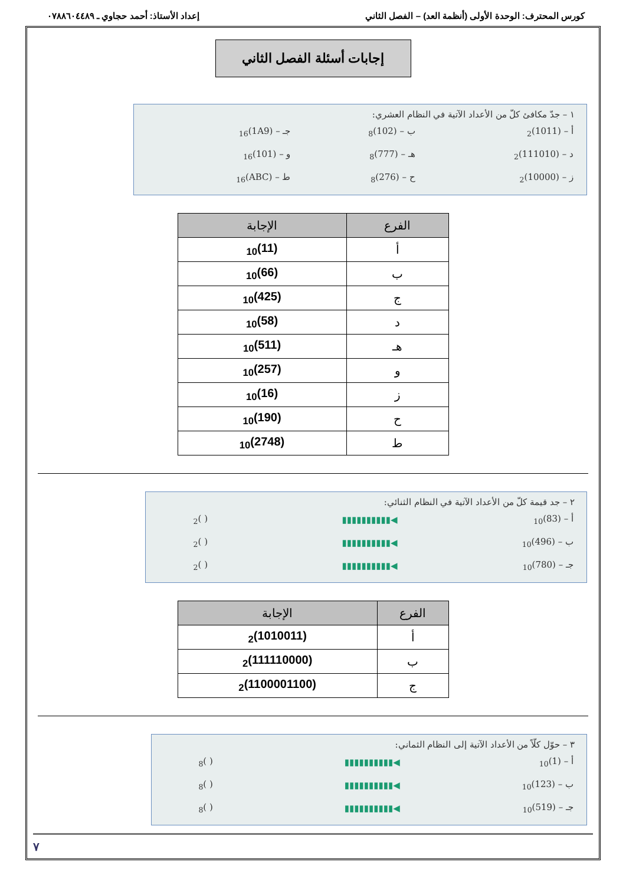كورس المحترف: الوحدة الأولى (أنظمة العد) – الفصل الثاني إعداد الأستاذ: أحمد حجاوي ـ ٠٧٨٨٦٠٤٤٨٩
إجابات أسئلة الفصل الثاني
١ – جدّ مكافئ كلّ من الأعداد الآتية في النظام العشري:
| أ – (1011)<sub>2</sub> | ب – (102)<sub>8</sub> | جـ – (1A9)<sub>16</sub> |
| د – (111010)<sub>2</sub> | هـ – (777)<sub>8</sub> | و – (101)<sub>16</sub> |
| ز – (10000)<sub>2</sub> | ح – (276)<sub>8</sub> | ط – (ABC)<sub>16</sub> |
| الفرع | الإجابة |
| --- | --- |
| أ | (11)<sub>10</sub> |
| ب | (66)<sub>10</sub> |
| ج | (425)<sub>10</sub> |
| د | (58)<sub>10</sub> |
| هـ | (511)<sub>10</sub> |
| و | (257)<sub>10</sub> |
| ز | (16)<sub>10</sub> |
| ح | (190)<sub>10</sub> |
| ط | (2748)<sub>10</sub> |
٢ – جد قيمة كلّ من الأعداد الآتية في النظام الثنائي:
| أ – (83)<sub>10</sub> | ◀▮▮▮▮▮▮▮▮▮▮ | ( )<sub>2</sub> |
| ب – (496)<sub>10</sub> | ◀▮▮▮▮▮▮▮▮▮▮ | ( )<sub>2</sub> |
| جـ – (780)<sub>10</sub> | ◀▮▮▮▮▮▮▮▮▮▮ | ( )<sub>2</sub> |
| الفرع | الإجابة |
| --- | --- |
| أ | (1010011)<sub>2</sub> |
| ب | (111110000)<sub>2</sub> |
| ج | (1100001100)<sub>2</sub> |
٣ – حوّل كلّاً من الأعداد الآتية إلى النظام الثماني:
| أ – (1)<sub>10</sub> | ◀▮▮▮▮▮▮▮▮▮▮ | ( )<sub>8</sub> |
| ب – (123)<sub>10</sub> | ◀▮▮▮▮▮▮▮▮▮▮ | ( )<sub>8</sub> |
| جـ – (519)<sub>10</sub> | ◀▮▮▮▮▮▮▮▮▮▮ | ( )<sub>8</sub> |
٧